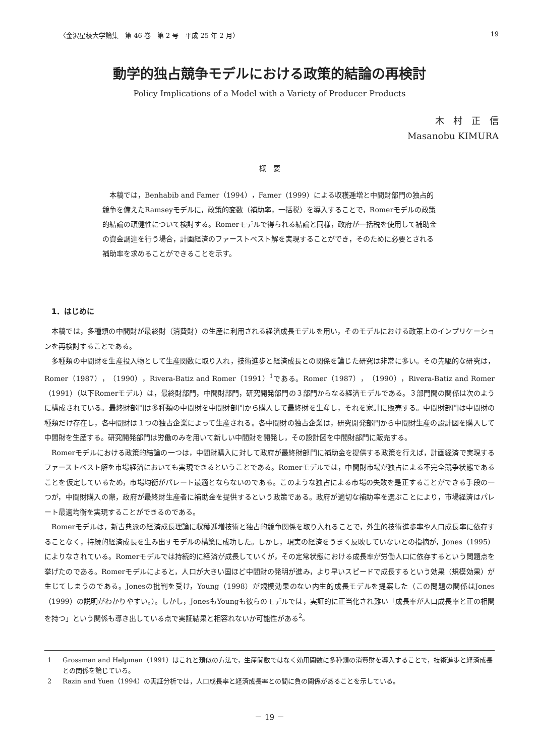〈金沢星稜大学論集　第 46 巻　第 2 号　平成 25 年 2 月〉 19
動学的独占競争モデルにおける政策的結論の再検討
Policy Implications of a Model with a Variety of Producer Products
木　村　正　信
Masanobu KIMURA
概　要
本稿では，Benhabib and Famer（1994），Famer（1999）による収穫逓増と中間財部門の独占的競争を備えたRamseyモデルに，政策的変数（補助率，一括税）を導入することで，Romerモデルの政策的結論の頑健性について検討する。Romerモデルで得られる結論と同様，政府が一括税を使用して補助金の資金調達を行う場合，計画経済のファーストベスト解を実現することができ，そのために必要とされる補助率を求めることができることを示す。
1．はじめに
本稿では，多種類の中間財が最終財（消費財）の生産に利用される経済成長モデルを用い，そのモデルにおける政策上のインプリケーションを再検討することである。
多種類の中間財を生産投入物として生産関数に取り入れ，技術進歩と経済成長との関係を論じた研究は非常に多い。その先駆的な研究は，Romer（1987），（1990），Rivera-Batiz and Romer（1991）<sup>1</sup>である。Romer（1987），（1990），Rivera-Batiz and Romer（1991）（以下Romerモデル）は，最終財部門，中間財部門，研究開発部門の３部門からなる経済モデルである。３部門間の関係は次のように構成されている。最終財部門は多種類の中間財を中間財部門から購入して最終財を生産し，それを家計に販売する。中間財部門は中間財の種類だけ存在し，各中間財は１つの独占企業によって生産される。各中間財の独占企業は，研究開発部門から中間財生産の設計図を購入して中間財を生産する。研究開発部門は労働のみを用いて新しい中間財を開発し，その設計図を中間財部門に販売する。
Romerモデルにおける政策的結論の一つは，中間財購入に対して政府が最終財部門に補助金を提供する政策を行えば，計画経済で実現するファーストベスト解を市場経済においても実現できるということである。Romerモデルでは，中間財市場が独占による不完全競争状態であることを仮定しているため，市場均衡がパレート最適とならないのである。このような独占による市場の失敗を是正することができる手段の一つが，中間財購入の際，政府が最終財生産者に補助金を提供するという政策である。政府が適切な補助率を選ぶことにより，市場経済はパレート最適均衡を実現することができるのである。
Romerモデルは，新古典派の経済成長理論に収穫逓増技術と独占的競争関係を取り入れることで，外生的技術進歩率や人口成長率に依存することなく，持続的経済成長を生み出すモデルの構築に成功した。しかし，現実の経済をうまく反映していないとの指摘が，Jones（1995）によりなされている。Romerモデルでは持続的に経済が成長していくが，その定常状態における成長率が労働人口に依存するという問題点を挙げたのである。Romerモデルによると，人口が大きい国ほど中間財の発明が進み，より早いスピードで成長するという効果（規模効果）が生じてしまうのである。Jonesの批判を受け，Young（1998）が規模効果のない内生的成長モデルを提案した（この問題の関係はJones（1999）の説明がわかりやすい。）。しかし，JonesもYoungも彼らのモデルでは，実証的に正当化され難い「成長率が人口成長率と正の相関を持つ」という関係も導き出している点で実証結果と相容れないか可能性がある<sup>2</sup>。
1 Grossman and Helpman（1991）はこれと類似の方法で，生産関数ではなく効用関数に多種類の消費財を導入することで，技術進歩と経済成長との関係を論じている。
2 Razin and Yuen（1994）の実証分析では，人口成長率と経済成長率との間に負の関係があることを示している。
－ 19 －